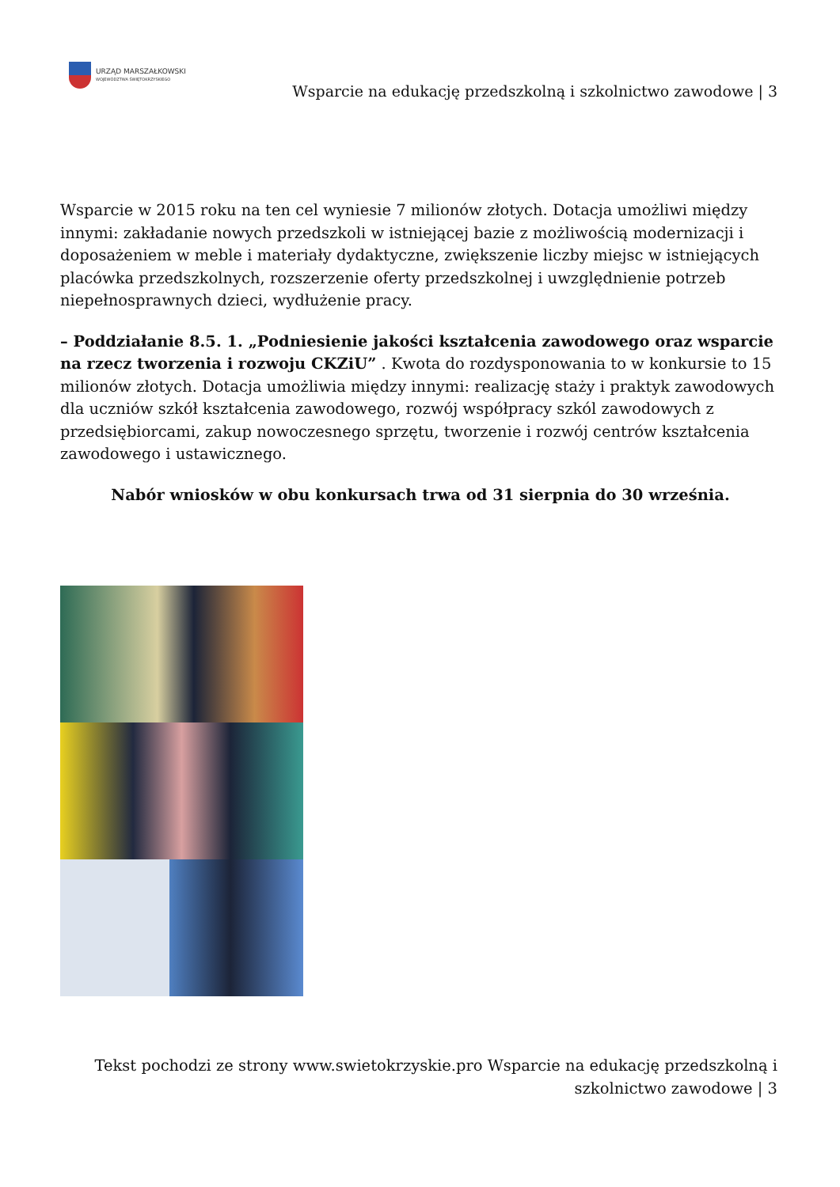URZĄD MARSZAŁKOWSKI
WOJEWÓDZTWA ŚWIĘTOKRZYSKIEGO
Wsparcie na edukację przedszkolną i szkolnictwo zawodowe | 3
Wsparcie w 2015 roku na ten cel wyniesie 7 milionów złotych. Dotacja umożliwi między innymi: zakładanie nowych przedszkoli w istniejącej bazie z możliwością modernizacji i doposażeniem w meble i materiały dydaktyczne, zwiększenie liczby miejsc w istniejących placówka przedszkolnych, rozszerzenie oferty przedszkolnej i uwzględnienie potrzeb niepełnosprawnych dzieci, wydłużenie pracy.
– Poddziałanie 8.5. 1. „Podniesienie jakości kształcenia zawodowego oraz wsparcie na rzecz tworzenia i rozwoju CKZiU” . Kwota do rozdysponowania to w konkursie to 15 milionów złotych. Dotacja umożliwia między innymi: realizację staży i praktyk zawodowych dla uczniów szkół kształcenia zawodowego, rozwój współpracy szkól zawodowych z przedsiębiorcami, zakup nowoczesnego sprzętu, tworzenie i rozwój centrów kształcenia zawodowego i ustawicznego.
Nabór wniosków w obu konkursach trwa od 31 sierpnia do 30 września.
Tekst pochodzi ze strony www.swietokrzyskie.pro Wsparcie na edukację przedszkolną i
szkolnictwo zawodowe | 3